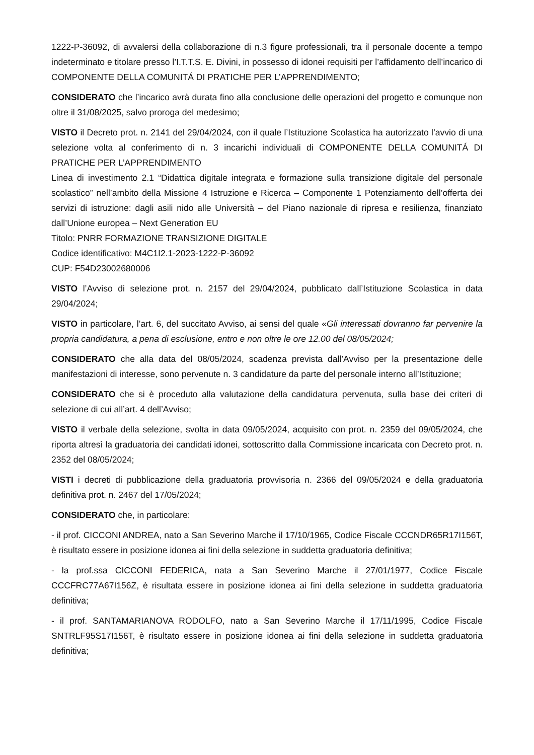1222-P-36092, di avvalersi della collaborazione di n.3 figure professionali, tra il personale docente a tempo indeterminato e titolare presso l’I.T.T.S. E. Divini, in possesso di idonei requisiti per l’affidamento dell’incarico di COMPONENTE DELLA COMUNITÁ DI PRATICHE PER L’APPRENDIMENTO;
CONSIDERATO che l’incarico avrà durata fino alla conclusione delle operazioni del progetto e comunque non oltre il 31/08/2025, salvo proroga del medesimo;
VISTO il Decreto prot. n. 2141 del 29/04/2024, con il quale l’Istituzione Scolastica ha autorizzato l’avvio di una selezione volta al conferimento di n. 3 incarichi individuali di COMPONENTE DELLA COMUNITÁ DI PRATICHE PER L’APPRENDIMENTO
Linea di investimento 2.1 “Didattica digitale integrata e formazione sulla transizione digitale del personale scolastico” nell’ambito della Missione 4 Istruzione e Ricerca – Componente 1 Potenziamento dell’offerta dei servizi di istruzione: dagli asili nido alle Università – del Piano nazionale di ripresa e resilienza, finanziato dall’Unione europea – Next Generation EU
Titolo: PNRR FORMAZIONE TRANSIZIONE DIGITALE
Codice identificativo: M4C1I2.1-2023-1222-P-36092
CUP: F54D23002680006
VISTO l’Avviso di selezione prot. n. 2157 del 29/04/2024, pubblicato dall’Istituzione Scolastica in data 29/04/2024;
VISTO in particolare, l’art. 6, del succitato Avviso, ai sensi del quale «Gli interessati dovranno far pervenire la propria candidatura, a pena di esclusione, entro e non oltre le ore 12.00 del 08/05/2024;
CONSIDERATO che alla data del 08/05/2024, scadenza prevista dall’Avviso per la presentazione delle manifestazioni di interesse, sono pervenute n. 3 candidature da parte del personale interno all’Istituzione;
CONSIDERATO che si è proceduto alla valutazione della candidatura pervenuta, sulla base dei criteri di selezione di cui all’art. 4 dell’Avviso;
VISTO il verbale della selezione, svolta in data 09/05/2024, acquisito con prot. n. 2359 del 09/05/2024, che riporta altresì la graduatoria dei candidati idonei, sottoscritto dalla Commissione incaricata con Decreto prot. n. 2352 del 08/05/2024;
VISTI i decreti di pubblicazione della graduatoria provvisoria n. 2366 del 09/05/2024 e della graduatoria definitiva prot. n. 2467 del 17/05/2024;
CONSIDERATO che, in particolare:
- il prof. CICCONI ANDREA, nato a San Severino Marche il 17/10/1965, Codice Fiscale CCCNDR65R17I156T, è risultato essere in posizione idonea ai fini della selezione in suddetta graduatoria definitiva;
- la prof.ssa CICCONI FEDERICA, nata a San Severino Marche il 27/01/1977, Codice Fiscale CCCFRC77A67I156Z, è risultata essere in posizione idonea ai fini della selezione in suddetta graduatoria definitiva;
- il prof. SANTAMARIANOVA RODOLFO, nato a San Severino Marche il 17/11/1995, Codice Fiscale SNTRLF95S17I156T, è risultato essere in posizione idonea ai fini della selezione in suddetta graduatoria definitiva;